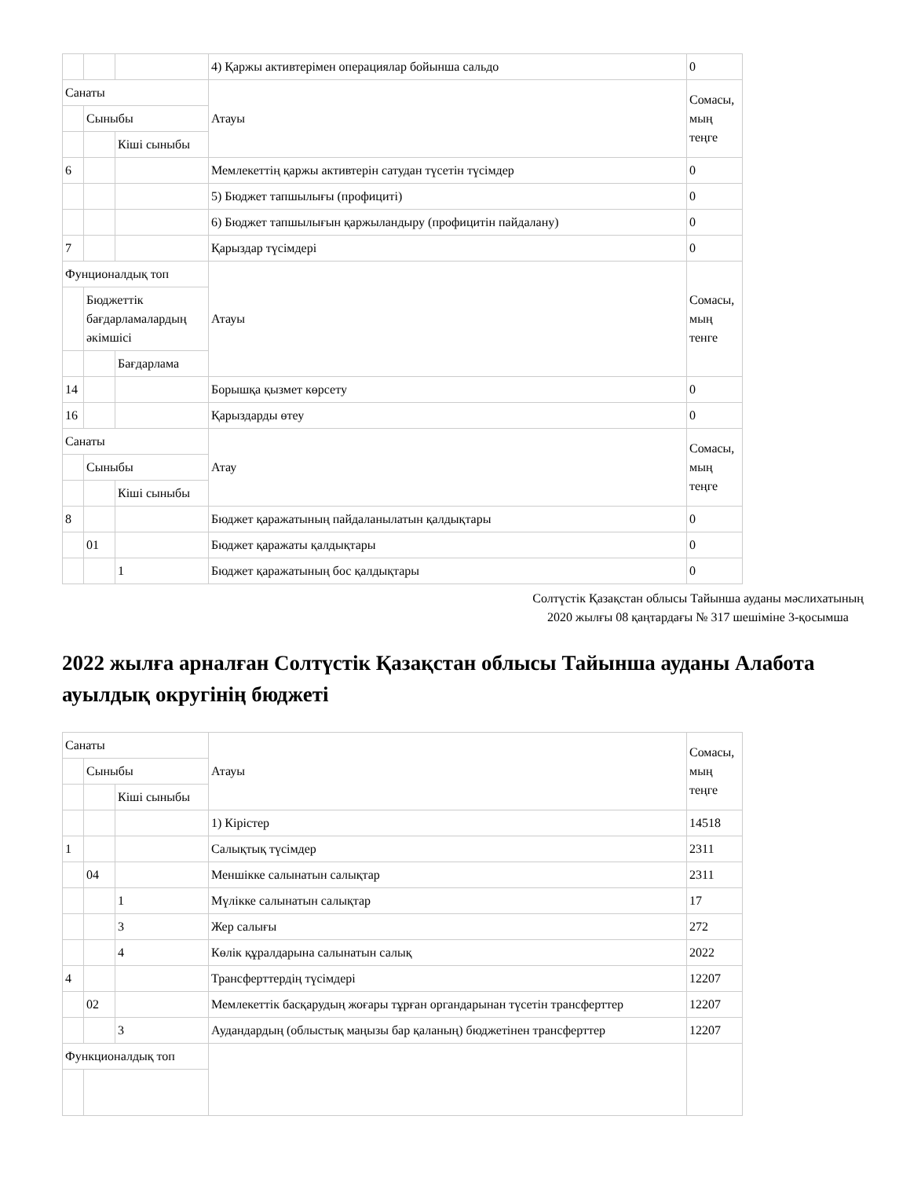| | | | 4) Қаржы активтерімен операциялар бойынша сальдо | 0 |
| Санаты | | | Атауы | Сомасы, мың теңге |
| | Сыныбы | | | |
| | | Кіші сыныбы | | |
| 6 | | | Мемлекеттің қаржы активтерін сатудан түсетін түсімдер | 0 |
| | | | 5) Бюджет тапшылығы (профициті) | 0 |
| | | | 6) Бюджет тапшылығын қаржыландыру (профицитін пайдалану) | 0 |
| 7 | | | Қарыздар түсімдері | 0 |
| Фунционалдық топ | | | Атауы | Сомасы, мың тенге |
| | Бюджеттік бағдарламалардың әкімшісі | | | |
| | | Бағдарлама | | |
| 14 | | | Борышқа қызмет көрсету | 0 |
| 16 | | | Қарыздарды өтеу | 0 |
| Санаты | | | Атау | Сомасы, мың теңге |
| | Сыныбы | | | |
| | | Кіші сыныбы | | |
| 8 | | | Бюджет қаражатының пайдаланылатын қалдықтары | 0 |
| | 01 | | Бюджет қаражаты қалдықтары | 0 |
| | | 1 | Бюджет қаражатының бос қалдықтары | 0 |
Солтүстік Қазақстан облысы Тайынша ауданы мәслихатының 2020 жылғы 08 қаңтардағы № 317 шешіміне 3-қосымша
2022 жылға арналған Солтүстік Қазақстан облысы Тайынша ауданы Алабота ауылдық округінің бюджеті
| Санаты | | | Атауы | Сомасы, мың теңге |
| | Сыныбы | | | |
| | | Кіші сыныбы | | |
| | | | 1) Кірістер | 14518 |
| 1 | | | Салықтық түсімдер | 2311 |
| | 04 | | Меншікке салынатын салықтар | 2311 |
| | | 1 | Мүлікке салынатын салықтар | 17 |
| | | 3 | Жер салығы | 272 |
| | | 4 | Көлік құралдарына салынатын салық | 2022 |
| 4 | | | Трансферттердің түсімдері | 12207 |
| | 02 | | Мемлекеттік басқарудың жоғары тұрған органдарынан түсетін трансферттер | 12207 |
| | | 3 | Аудандардың (облыстық маңызы бар қаланың) бюджетінен трансферттер | 12207 |
| Функционалдық топ | | | | |